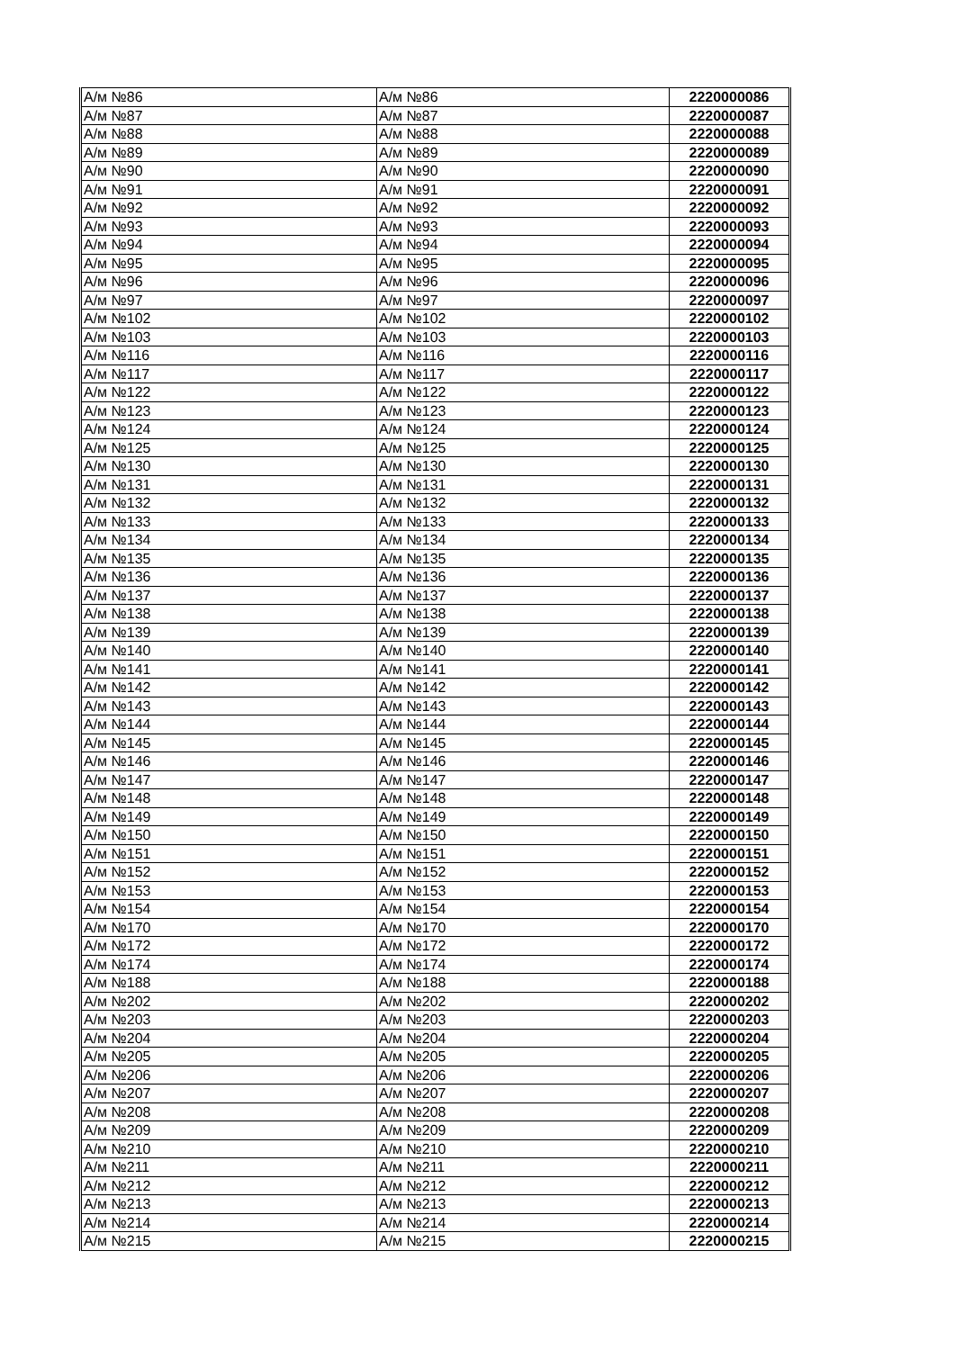| А/м №86 | А/м №86 | 2220000086 |
| А/м №87 | А/м №87 | 2220000087 |
| А/м №88 | А/м №88 | 2220000088 |
| А/м №89 | А/м №89 | 2220000089 |
| А/м №90 | А/м №90 | 2220000090 |
| А/м №91 | А/м №91 | 2220000091 |
| А/м №92 | А/м №92 | 2220000092 |
| А/м №93 | А/м №93 | 2220000093 |
| А/м №94 | А/м №94 | 2220000094 |
| А/м №95 | А/м №95 | 2220000095 |
| А/м №96 | А/м №96 | 2220000096 |
| А/м №97 | А/м №97 | 2220000097 |
| А/м №102 | А/м №102 | 2220000102 |
| А/м №103 | А/м №103 | 2220000103 |
| А/м №116 | А/м №116 | 2220000116 |
| А/м №117 | А/м №117 | 2220000117 |
| А/м №122 | А/м №122 | 2220000122 |
| А/м №123 | А/м №123 | 2220000123 |
| А/м №124 | А/м №124 | 2220000124 |
| А/м №125 | А/м №125 | 2220000125 |
| А/м №130 | А/м №130 | 2220000130 |
| А/м №131 | А/м №131 | 2220000131 |
| А/м №132 | А/м №132 | 2220000132 |
| А/м №133 | А/м №133 | 2220000133 |
| А/м №134 | А/м №134 | 2220000134 |
| А/м №135 | А/м №135 | 2220000135 |
| А/м №136 | А/м №136 | 2220000136 |
| А/м №137 | А/м №137 | 2220000137 |
| А/м №138 | А/м №138 | 2220000138 |
| А/м №139 | А/м №139 | 2220000139 |
| А/м №140 | А/м №140 | 2220000140 |
| А/м №141 | А/м №141 | 2220000141 |
| А/м №142 | А/м №142 | 2220000142 |
| А/м №143 | А/м №143 | 2220000143 |
| А/м №144 | А/м №144 | 2220000144 |
| А/м №145 | А/м №145 | 2220000145 |
| А/м №146 | А/м №146 | 2220000146 |
| А/м №147 | А/м №147 | 2220000147 |
| А/м №148 | А/м №148 | 2220000148 |
| А/м №149 | А/м №149 | 2220000149 |
| А/м №150 | А/м №150 | 2220000150 |
| А/м №151 | А/м №151 | 2220000151 |
| А/м №152 | А/м №152 | 2220000152 |
| А/м №153 | А/м №153 | 2220000153 |
| А/м №154 | А/м №154 | 2220000154 |
| А/м №170 | А/м №170 | 2220000170 |
| А/м №172 | А/м №172 | 2220000172 |
| А/м №174 | А/м №174 | 2220000174 |
| А/м №188 | А/м №188 | 2220000188 |
| А/м №202 | А/м №202 | 2220000202 |
| А/м №203 | А/м №203 | 2220000203 |
| А/м №204 | А/м №204 | 2220000204 |
| А/м №205 | А/м №205 | 2220000205 |
| А/м №206 | А/м №206 | 2220000206 |
| А/м №207 | А/м №207 | 2220000207 |
| А/м №208 | А/м №208 | 2220000208 |
| А/м №209 | А/м №209 | 2220000209 |
| А/м №210 | А/м №210 | 2220000210 |
| А/м №211 | А/м №211 | 2220000211 |
| А/м №212 | А/м №212 | 2220000212 |
| А/м №213 | А/м №213 | 2220000213 |
| А/м №214 | А/м №214 | 2220000214 |
| А/м №215 | А/м №215 | 2220000215 |